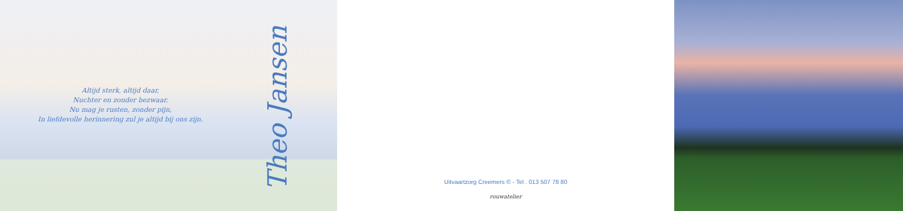Altijd sterk, altijd daar,
Nuchter en zonder bezwaar.
Nu mag je rusten, zonder pijn,
In liefdevolle herinnering zul je altijd bij ons zijn.
Theo Jansen
Uitvaartzorg Creemers © - Tel . 013 507 78 80
rouwatelier